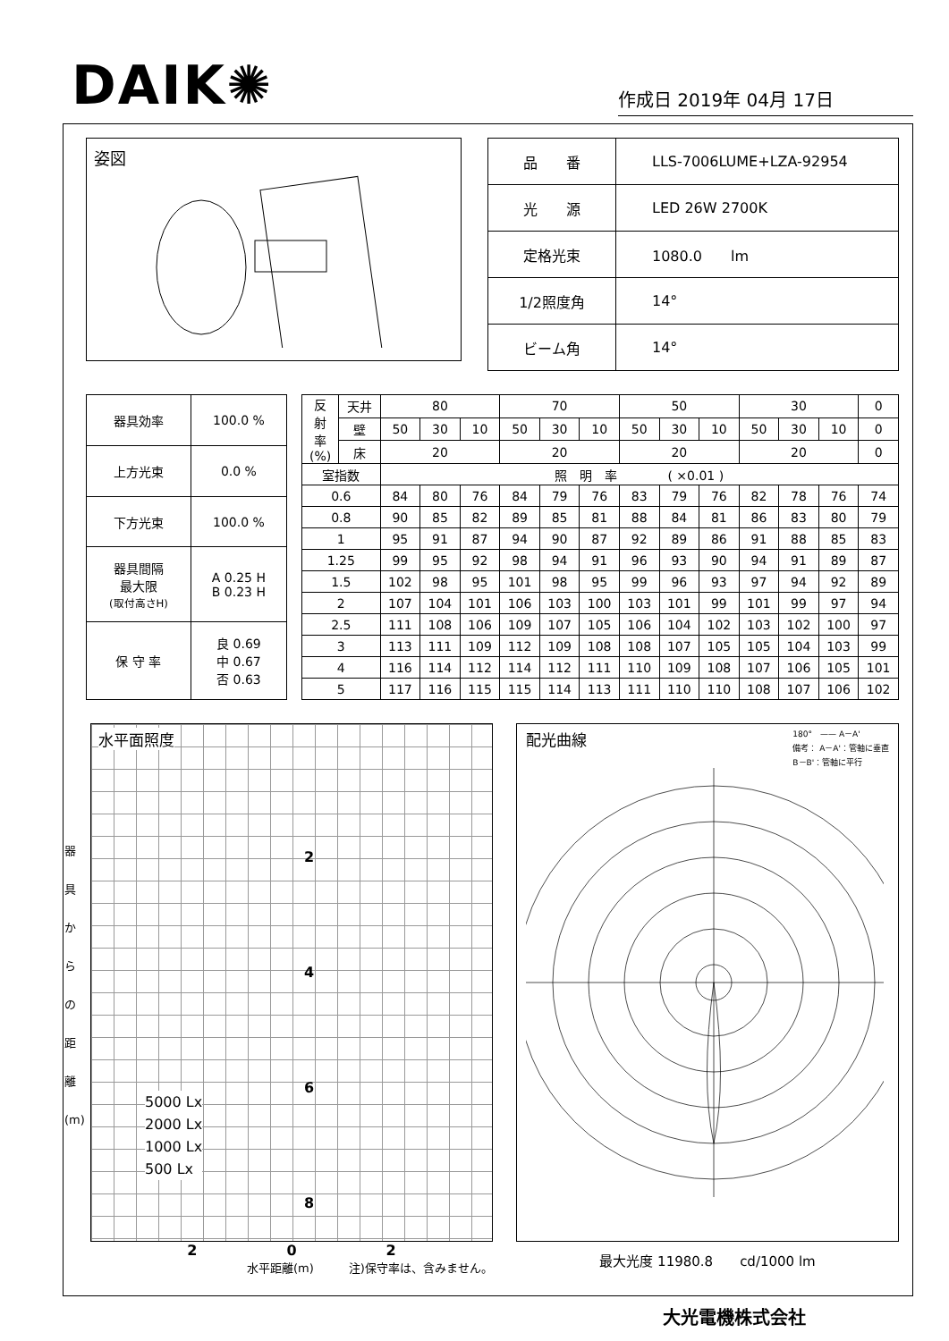DAIK✺
作成日 2019年 04月 17日
姿図
| 品 番 | LLS-7006LUME+LZA-92954 |
| 光 源 | LED 26W 2700K |
| 定格光束 | 1080.0 lm |
| 1/2照度角 | 14° |
| ビーム角 | 14° |
| 器具効率 | 100.0 % |
| 上方光束 | 0.0 % |
| 下方光束 | 100.0 % |
| 器具間隔 最大限 (取付高さH) | A 0.25 H B 0.23 H |
| 保 守 率 | 良 0.69 中 0.67 否 0.63 |
| 反 射 率 (%) | 天井 | 80 | | | 70 | | | 50 | | | 30 | | | 0 |
| | 壁 | 50 | 30 | 10 | 50 | 30 | 10 | 50 | 30 | 10 | 50 | 30 | 10 | 0 |
| | 床 | 20 | | | 20 | | | 20 | | | 20 | | | 0 |
| 室指数 | | 照 明 率 ( ×0.01 ) | | | | | | | | | | | | |
| 0.6 | | 84 | 80 | 76 | 84 | 79 | 76 | 83 | 79 | 76 | 82 | 78 | 76 | 74 |
| 0.8 | | 90 | 85 | 82 | 89 | 85 | 81 | 88 | 84 | 81 | 86 | 83 | 80 | 79 |
| 1 | | 95 | 91 | 87 | 94 | 90 | 87 | 92 | 89 | 86 | 91 | 88 | 85 | 83 |
| 1.25 | | 99 | 95 | 92 | 98 | 94 | 91 | 96 | 93 | 90 | 94 | 91 | 89 | 87 |
| 1.5 | | 102 | 98 | 95 | 101 | 98 | 95 | 99 | 96 | 93 | 97 | 94 | 92 | 89 |
| 2 | | 107 | 104 | 101 | 106 | 103 | 100 | 103 | 101 | 99 | 101 | 99 | 97 | 94 |
| 2.5 | | 111 | 108 | 106 | 109 | 107 | 105 | 106 | 104 | 102 | 103 | 102 | 100 | 97 |
| 3 | | 113 | 111 | 109 | 112 | 109 | 108 | 108 | 107 | 105 | 105 | 104 | 103 | 99 |
| 4 | | 116 | 114 | 112 | 114 | 112 | 111 | 110 | 109 | 108 | 107 | 106 | 105 | 101 |
| 5 | | 117 | 116 | 115 | 115 | 114 | 113 | 111 | 110 | 110 | 108 | 107 | 106 | 102 |
水平面照度
2
4
6
8
5000 Lx
2000 Lx
1000 Lx
500 Lx
器 具 か ら の 距 離 (m)
2 0 2
水平距離(m)　　　注)保守率は、含みません。
配光曲線 180°　—— A－A'
備考： A－A'：管軸に垂直
B－B'：管軸に平行
最大光度 11980.8　　cd/1000 lm
大光電機株式会社